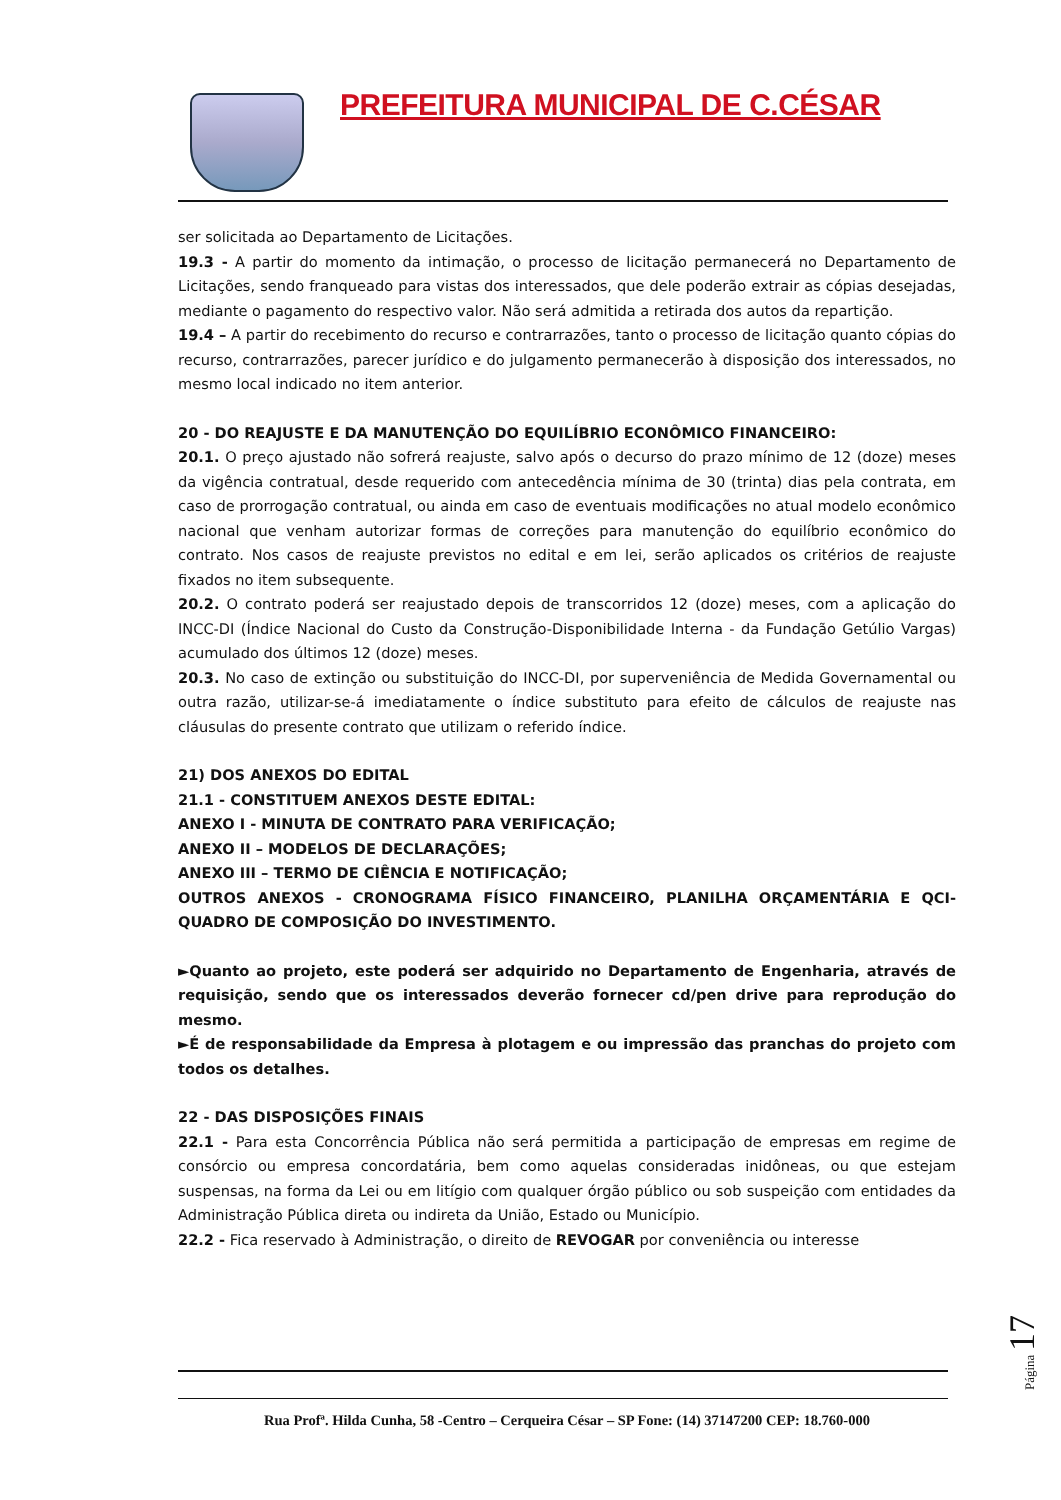PREFEITURA MUNICIPAL DE C.CÉSAR
ser solicitada ao Departamento de Licitações.
19.3 - A partir do momento da intimação, o processo de licitação permanecerá no Departamento de Licitações, sendo franqueado para vistas dos interessados, que dele poderão extrair as cópias desejadas, mediante o pagamento do respectivo valor. Não será admitida a retirada dos autos da repartição.
19.4 – A partir do recebimento do recurso e contrarrazões, tanto o processo de licitação quanto cópias do recurso, contrarrazões, parecer jurídico e do julgamento permanecerão à disposição dos interessados, no mesmo local indicado no item anterior.
20 - DO REAJUSTE E DA MANUTENÇÃO DO EQUILÍBRIO ECONÔMICO FINANCEIRO:
20.1. O preço ajustado não sofrerá reajuste, salvo após o decurso do prazo mínimo de 12 (doze) meses da vigência contratual, desde requerido com antecedência mínima de 30 (trinta) dias pela contrata, em caso de prorrogação contratual, ou ainda em caso de eventuais modificações no atual modelo econômico nacional que venham autorizar formas de correções para manutenção do equilíbrio econômico do contrato. Nos casos de reajuste previstos no edital e em lei, serão aplicados os critérios de reajuste fixados no item subsequente.
20.2. O contrato poderá ser reajustado depois de transcorridos 12 (doze) meses, com a aplicação do INCC-DI (Índice Nacional do Custo da Construção-Disponibilidade Interna - da Fundação Getúlio Vargas) acumulado dos últimos 12 (doze) meses.
20.3. No caso de extinção ou substituição do INCC-DI, por superveniência de Medida Governamental ou outra razão, utilizar-se-á imediatamente o índice substituto para efeito de cálculos de reajuste nas cláusulas do presente contrato que utilizam o referido índice.
21) DOS ANEXOS DO EDITAL
21.1 - CONSTITUEM ANEXOS DESTE EDITAL:
ANEXO I - MINUTA DE CONTRATO PARA VERIFICAÇÃO;
ANEXO II – MODELOS DE DECLARAÇÕES;
ANEXO III – TERMO DE CIÊNCIA E NOTIFICAÇÃO;
OUTROS ANEXOS - CRONOGRAMA FÍSICO FINANCEIRO, PLANILHA ORÇAMENTÁRIA E QCI-QUADRO DE COMPOSIÇÃO DO INVESTIMENTO.
►Quanto ao projeto, este poderá ser adquirido no Departamento de Engenharia, através de requisição, sendo que os interessados deverão fornecer cd/pen drive para reprodução do mesmo.
►É de responsabilidade da Empresa à plotagem e ou impressão das pranchas do projeto com todos os detalhes.
22 - DAS DISPOSIÇÕES FINAIS
22.1 - Para esta Concorrência Pública não será permitida a participação de empresas em regime de consórcio ou empresa concordatária, bem como aquelas consideradas inidôneas, ou que estejam suspensas, na forma da Lei ou em litígio com qualquer órgão público ou sob suspeição com entidades da Administração Pública direta ou indireta da União, Estado ou Município.
22.2 - Fica reservado à Administração, o direito de REVOGAR por conveniência ou interesse
Rua Profª. Hilda Cunha, 58 -Centro – Cerqueira César – SP Fone: (14) 37147200 CEP: 18.760-000
Página 17